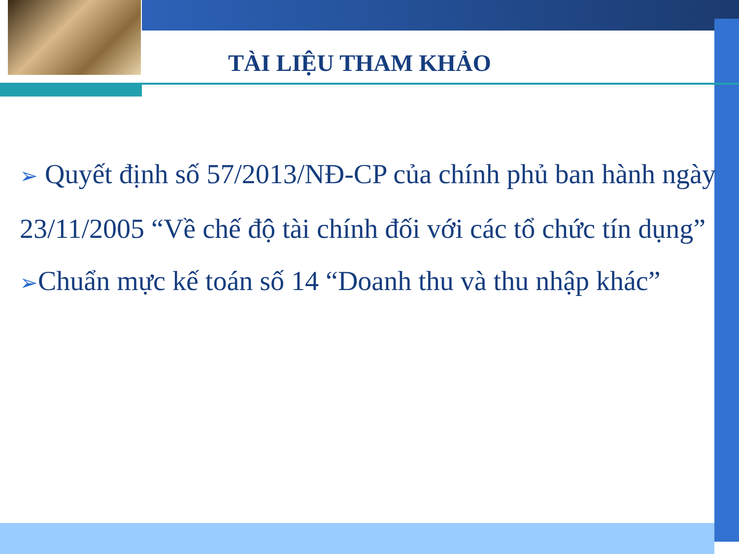TÀI LIỆU THAM KHẢO
➢ Quyết định số 57/2013/NĐ-CP của chính phủ ban hành ngày 23/11/2005 “Về chế độ tài chính đối với các tổ chức tín dụng”
➢Chuẩn mực kế toán số 14 “Doanh thu và thu nhập khác”